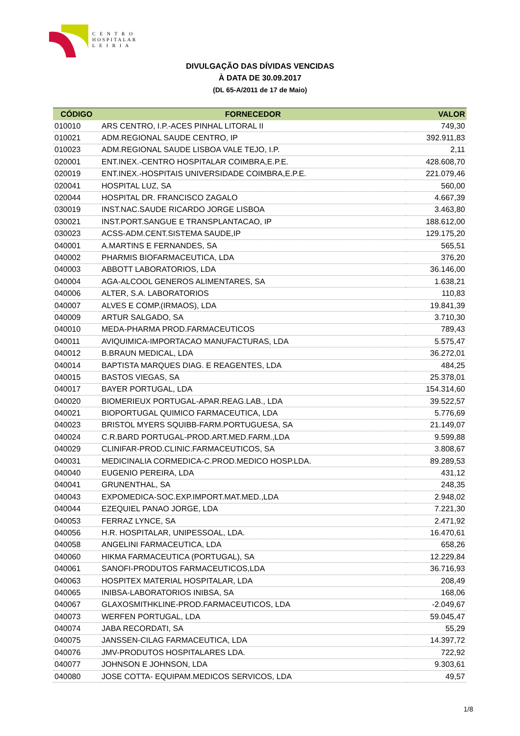C E N T R O
HOSPITALAR
L E I R I A
DIVULGAÇÃO DAS DÍVIDAS VENCIDAS
À DATA DE 30.09.2017
(DL 65-A/2011 de 17 de Maio)
| CÓDIGO | FORNECEDOR | VALOR |
| --- | --- | --- |
| 010010 | ARS CENTRO, I.P.-ACES PINHAL LITORAL II | 749,30 |
| 010021 | ADM.REGIONAL SAUDE CENTRO, IP | 392.911,83 |
| 010023 | ADM.REGIONAL SAUDE LISBOA VALE TEJO, I.P. | 2,11 |
| 020001 | ENT.INEX.-CENTRO HOSPITALAR COIMBRA,E.P.E. | 428.608,70 |
| 020019 | ENT.INEX.-HOSPITAIS UNIVERSIDADE COIMBRA,E.P.E. | 221.079,46 |
| 020041 | HOSPITAL LUZ, SA | 560,00 |
| 020044 | HOSPITAL DR. FRANCISCO ZAGALO | 4.667,39 |
| 030019 | INST.NAC.SAUDE RICARDO JORGE LISBOA | 3.463,80 |
| 030021 | INST.PORT.SANGUE E TRANSPLANTACAO, IP | 188.612,00 |
| 030023 | ACSS-ADM.CENT.SISTEMA SAUDE,IP | 129.175,20 |
| 040001 | A.MARTINS E FERNANDES, SA | 565,51 |
| 040002 | PHARMIS BIOFARMACEUTICA, LDA | 376,20 |
| 040003 | ABBOTT LABORATORIOS, LDA | 36.146,00 |
| 040004 | AGA-ALCOOL GENEROS ALIMENTARES, SA | 1.638,21 |
| 040006 | ALTER, S.A. LABORATORIOS | 110,83 |
| 040007 | ALVES E COMP.(IRMAOS), LDA | 19.841,39 |
| 040009 | ARTUR SALGADO, SA | 3.710,30 |
| 040010 | MEDA-PHARMA PROD.FARMACEUTICOS | 789,43 |
| 040011 | AVIQUIMICA-IMPORTACAO MANUFACTURAS, LDA | 5.575,47 |
| 040012 | B.BRAUN MEDICAL, LDA | 36.272,01 |
| 040014 | BAPTISTA MARQUES DIAG. E REAGENTES, LDA | 484,25 |
| 040015 | BASTOS VIEGAS, SA | 25.378,01 |
| 040017 | BAYER PORTUGAL, LDA | 154.314,60 |
| 040020 | BIOMERIEUX PORTUGAL-APAR.REAG.LAB., LDA | 39.522,57 |
| 040021 | BIOPORTUGAL QUIMICO FARMACEUTICA, LDA | 5.776,69 |
| 040023 | BRISTOL MYERS SQUIBB-FARM.PORTUGUESA, SA | 21.149,07 |
| 040024 | C.R.BARD PORTUGAL-PROD.ART.MED.FARM.,LDA | 9.599,88 |
| 040029 | CLINIFAR-PROD.CLINIC.FARMACEUTICOS, SA | 3.808,67 |
| 040031 | MEDICINALIA CORMEDICA-C.PROD.MEDICO HOSP.LDA. | 89.289,53 |
| 040040 | EUGENIO PEREIRA, LDA | 431,12 |
| 040041 | GRUNENTHAL, SA | 248,35 |
| 040043 | EXPOMEDICA-SOC.EXP.IMPORT.MAT.MED.,LDA | 2.948,02 |
| 040044 | EZEQUIEL PANAO JORGE, LDA | 7.221,30 |
| 040053 | FERRAZ LYNCE, SA | 2.471,92 |
| 040056 | H.R. HOSPITALAR, UNIPESSOAL, LDA. | 16.470,61 |
| 040058 | ANGELINI FARMACEUTICA, LDA | 658,26 |
| 040060 | HIKMA FARMACEUTICA (PORTUGAL), SA | 12.229,84 |
| 040061 | SANOFI-PRODUTOS FARMACEUTICOS,LDA | 36.716,93 |
| 040063 | HOSPITEX MATERIAL HOSPITALAR, LDA | 208,49 |
| 040065 | INIBSA-LABORATORIOS INIBSA, SA | 168,06 |
| 040067 | GLAXOSMITHKLINE-PROD.FARMACEUTICOS, LDA | -2.049,67 |
| 040073 | WERFEN PORTUGAL, LDA | 59.045,47 |
| 040074 | JABA RECORDATI, SA | 55,29 |
| 040075 | JANSSEN-CILAG FARMACEUTICA, LDA | 14.397,72 |
| 040076 | JMV-PRODUTOS HOSPITALARES LDA. | 722,92 |
| 040077 | JOHNSON E JOHNSON, LDA | 9.303,61 |
| 040080 | JOSE COTTA- EQUIPAM.MEDICOS SERVICOS, LDA | 49,57 |
1/8